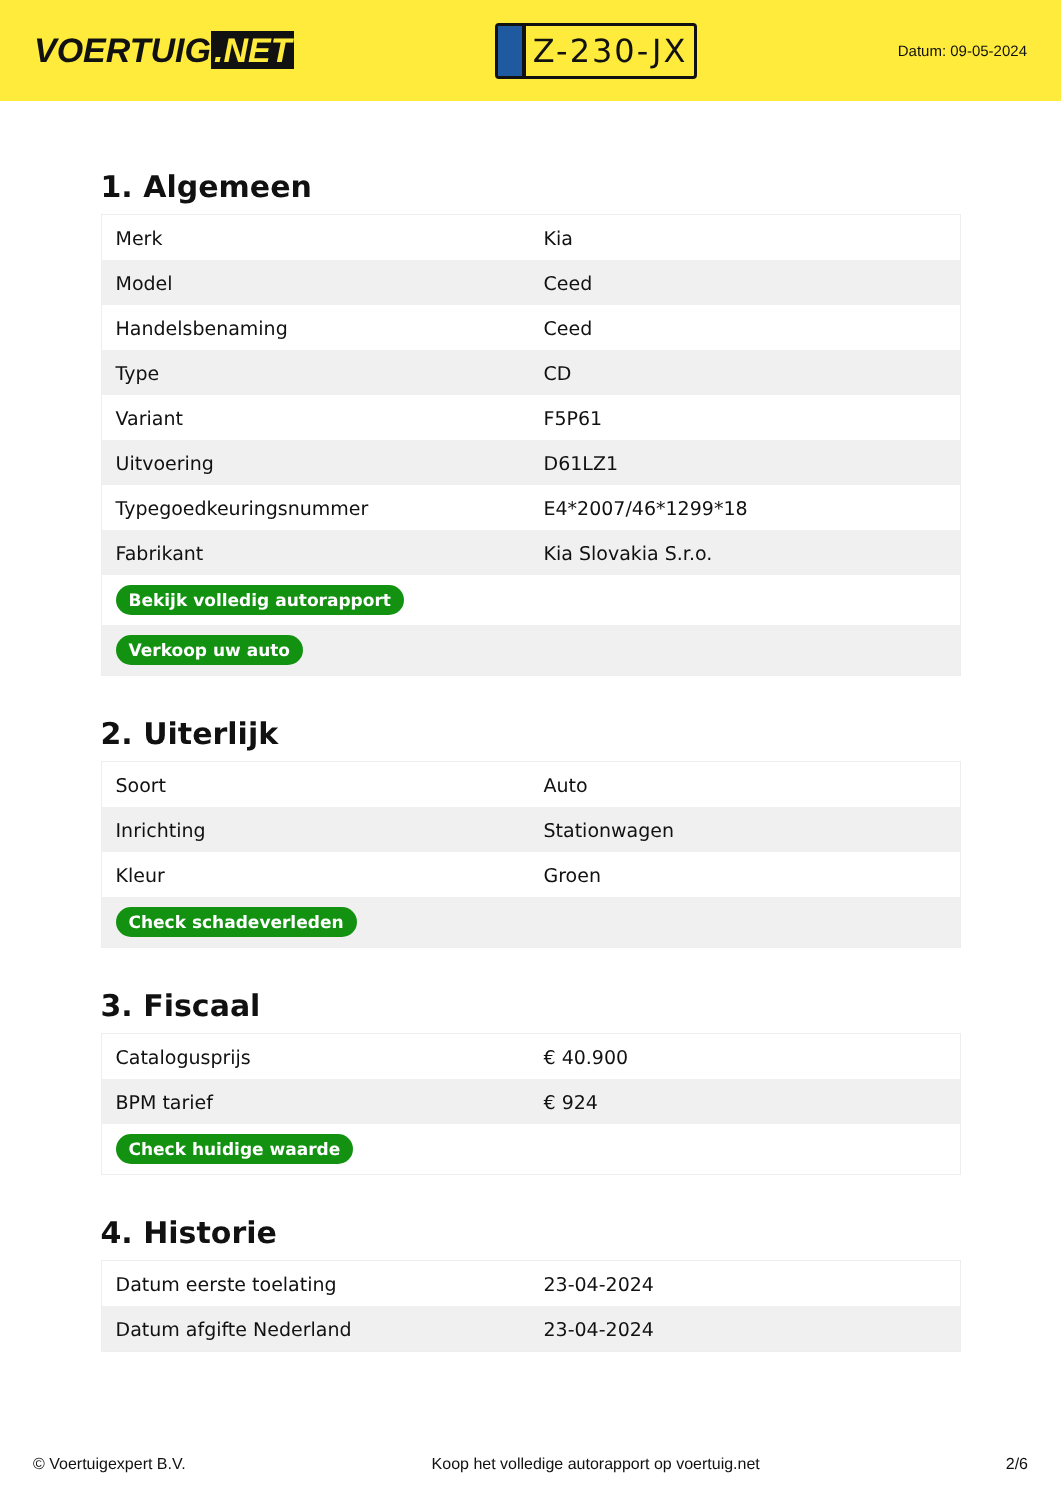VOERTUIG.NET
Z-230-JX
Datum: 09-05-2024
1. Algemeen
| Merk | Kia |
| Model | Ceed |
| Handelsbenaming | Ceed |
| Type | CD |
| Variant | F5P61 |
| Uitvoering | D61LZ1 |
| Typegoedkeuringsnummer | E4*2007/46*1299*18 |
| Fabrikant | Kia Slovakia S.r.o. |
| Bekijk volledig autorapport | |
| Verkoop uw auto | |
2. Uiterlijk
| Soort | Auto |
| Inrichting | Stationwagen |
| Kleur | Groen |
| Check schadeverleden | |
3. Fiscaal
| Catalogusprijs | € 40.900 |
| BPM tarief | € 924 |
| Check huidige waarde | |
4. Historie
| Datum eerste toelating | 23-04-2024 |
| Datum afgifte Nederland | 23-04-2024 |
© Voertuigexpert B.V. Koop het volledige autorapport op voertuig.net 2/6